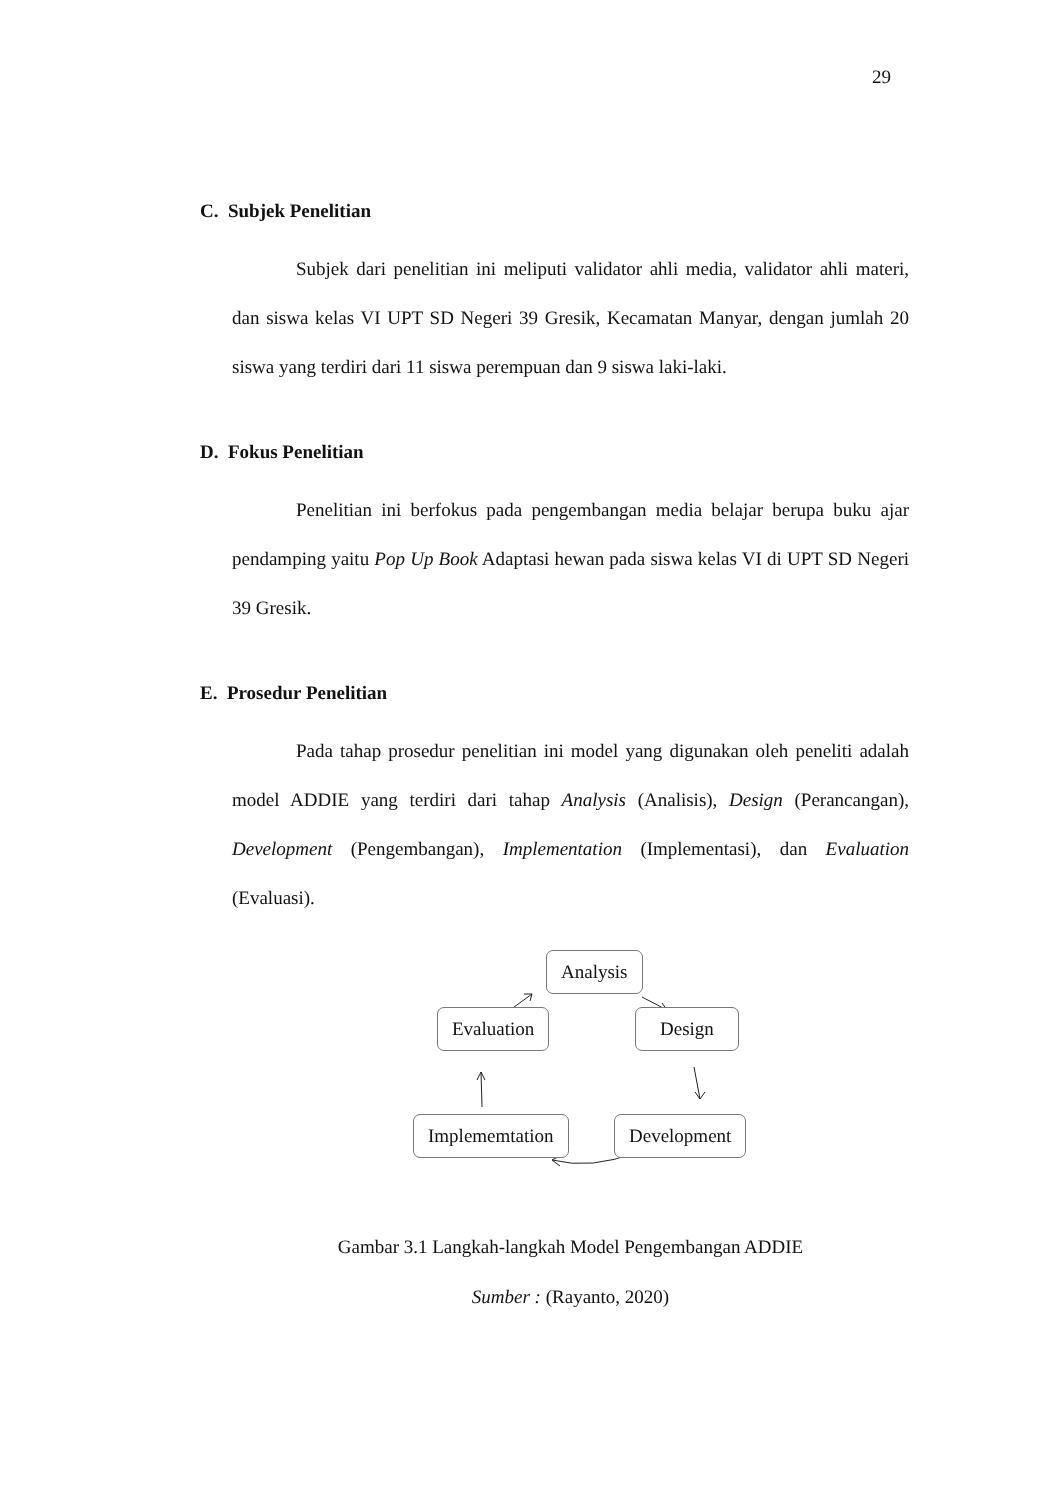29
C. Subjek Penelitian
Subjek dari penelitian ini meliputi validator ahli media, validator ahli materi, dan siswa kelas VI UPT SD Negeri 39 Gresik, Kecamatan Manyar, dengan jumlah 20 siswa yang terdiri dari 11 siswa perempuan dan 9 siswa laki-laki.
D. Fokus Penelitian
Penelitian ini berfokus pada pengembangan media belajar berupa buku ajar pendamping yaitu Pop Up Book Adaptasi hewan pada siswa kelas VI di UPT SD Negeri 39 Gresik.
E. Prosedur Penelitian
Pada tahap prosedur penelitian ini model yang digunakan oleh peneliti adalah model ADDIE yang terdiri dari tahap Analysis (Analisis), Design (Perancangan), Development (Pengembangan), Implementation (Implementasi), dan Evaluation (Evaluasi).
Analysis
Evaluation Design
Implememtation Development
Gambar 3.1 Langkah-langkah Model Pengembangan ADDIE
Sumber : (Rayanto, 2020)